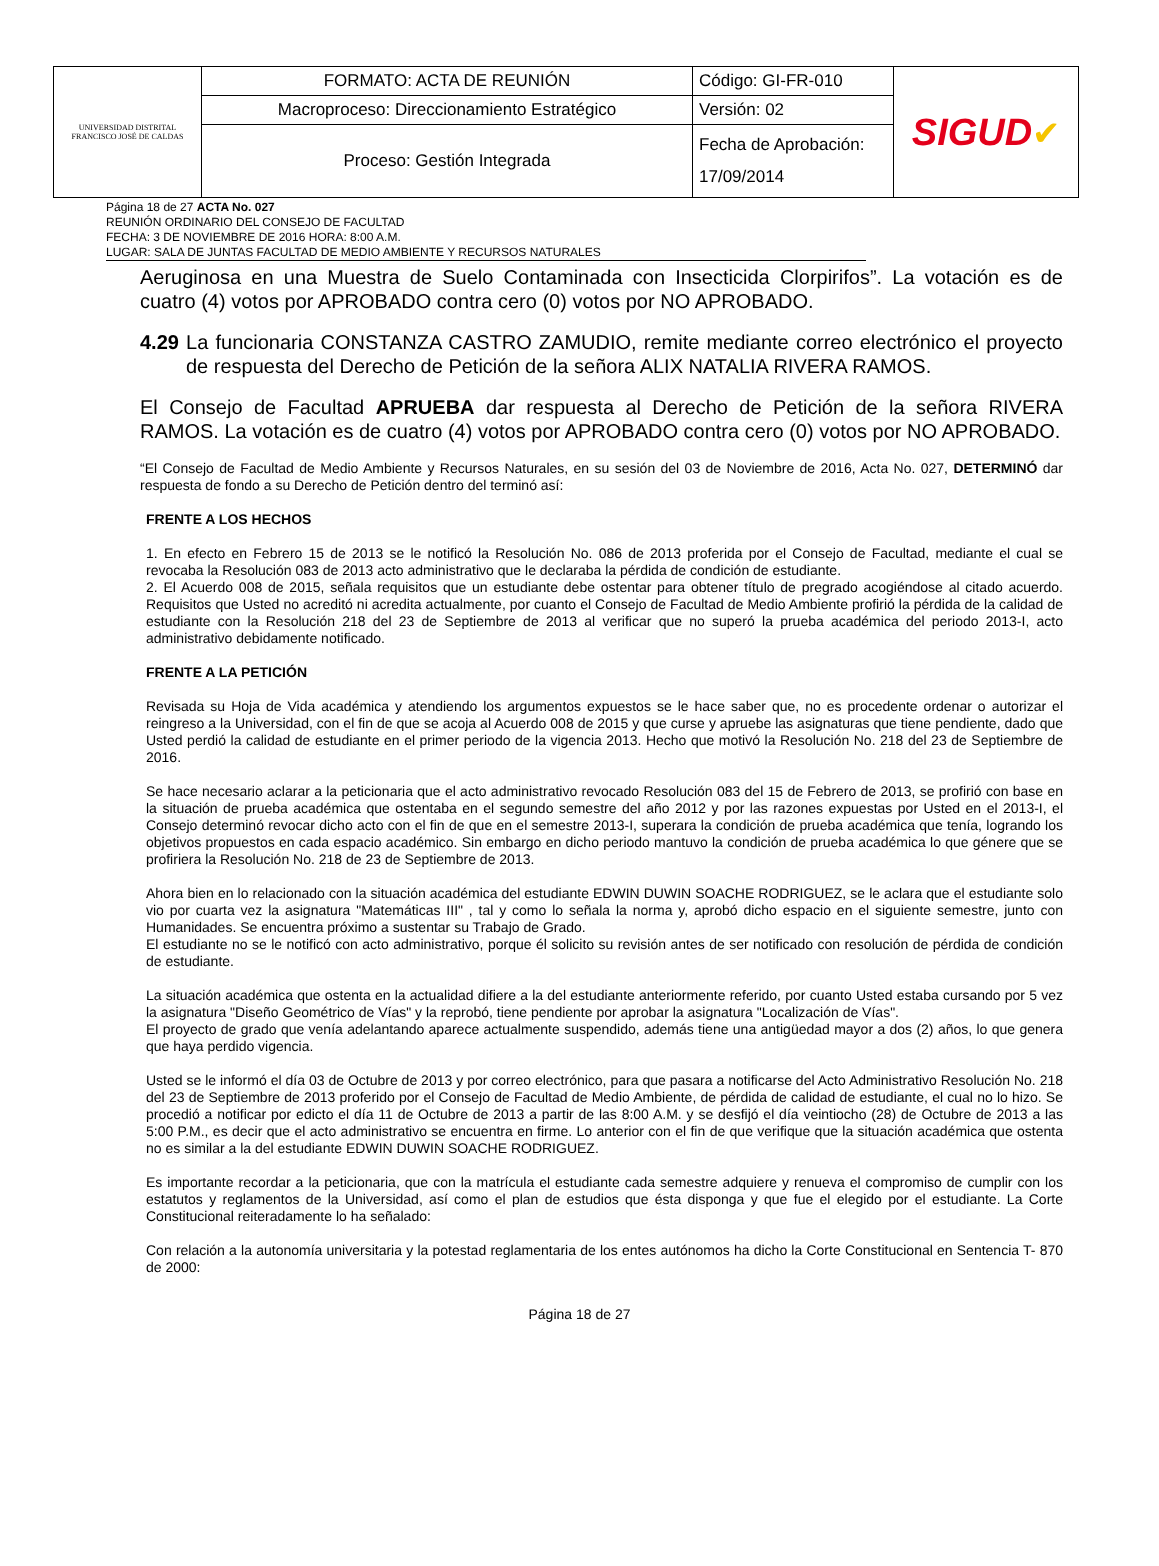| UNIVERSIDAD DISTRITAL FRANCISCO JOSÉ DE CALDAS | FORMATO: ACTA DE REUNIÓN | Código: GI-FR-010 | SIGUD ✔ |
| | Macroproceso: Direccionamiento Estratégico | Versión: 02 | |
| | Proceso: Gestión Integrada | Fecha de Aprobación: 17/09/2014 | |
Página 18 de 27 ACTA No. 027
REUNIÓN ORDINARIO DEL CONSEJO DE FACULTAD
FECHA: 3 DE NOVIEMBRE DE 2016 HORA: 8:00 A.M.
LUGAR: SALA DE JUNTAS FACULTAD DE MEDIO AMBIENTE Y RECURSOS NATURALES
Aeruginosa en una Muestra de Suelo Contaminada con Insecticida Clorpirifos”. La votación es de cuatro (4) votos por APROBADO contra cero (0) votos por NO APROBADO.
4.29 La funcionaria CONSTANZA CASTRO ZAMUDIO, remite mediante correo electrónico el proyecto de respuesta del Derecho de Petición de la señora ALIX NATALIA RIVERA RAMOS.
El Consejo de Facultad APRUEBA dar respuesta al Derecho de Petición de la señora RIVERA RAMOS. La votación es de cuatro (4) votos por APROBADO contra cero (0) votos por NO APROBADO.
“El Consejo de Facultad de Medio Ambiente y Recursos Naturales, en su sesión del 03 de Noviembre de 2016, Acta No. 027, DETERMINÓ dar respuesta de fondo a su Derecho de Petición dentro del terminó así:
FRENTE A LOS HECHOS
1. En efecto en Febrero 15 de 2013 se le notificó la Resolución No. 086 de 2013 proferida por el Consejo de Facultad, mediante el cual se revocaba la Resolución 083 de 2013 acto administrativo que le declaraba la pérdida de condición de estudiante.
2. El Acuerdo 008 de 2015, señala requisitos que un estudiante debe ostentar para obtener título de pregrado acogiéndose al citado acuerdo. Requisitos que Usted no acreditó ni acredita actualmente, por cuanto el Consejo de Facultad de Medio Ambiente profirió la pérdida de la calidad de estudiante con la Resolución 218 del 23 de Septiembre de 2013 al verificar que no superó la prueba académica del periodo 2013-I, acto administrativo debidamente notificado.
FRENTE A LA PETICIÓN
Revisada su Hoja de Vida académica y atendiendo los argumentos expuestos se le hace saber que, no es procedente ordenar o autorizar el reingreso a la Universidad, con el fin de que se acoja al Acuerdo 008 de 2015 y que curse y apruebe las asignaturas que tiene pendiente, dado que Usted perdió la calidad de estudiante en el primer periodo de la vigencia 2013. Hecho que motivó la Resolución No. 218 del 23 de Septiembre de 2016.
Se hace necesario aclarar a la peticionaria que el acto administrativo revocado Resolución 083 del 15 de Febrero de 2013, se profirió con base en la situación de prueba académica que ostentaba en el segundo semestre del año 2012 y por las razones expuestas por Usted en el 2013-I, el Consejo determinó revocar dicho acto con el fin de que en el semestre 2013-I, superara la condición de prueba académica que tenía, logrando los objetivos propuestos en cada espacio académico. Sin embargo en dicho periodo mantuvo la condición de prueba académica lo que génere que se profiriera la Resolución No. 218 de 23 de Septiembre de 2013.
Ahora bien en lo relacionado con la situación académica del estudiante EDWIN DUWIN SOACHE RODRIGUEZ, se le aclara que el estudiante solo vio por cuarta vez la asignatura "Matemáticas III" , tal y como lo señala la norma y, aprobó dicho espacio en el siguiente semestre, junto con Humanidades. Se encuentra próximo a sustentar su Trabajo de Grado.
El estudiante no se le notificó con acto administrativo, porque él solicito su revisión antes de ser notificado con resolución de pérdida de condición de estudiante.
La situación académica que ostenta en la actualidad difiere a la del estudiante anteriormente referido, por cuanto Usted estaba cursando por 5 vez la asignatura "Diseño Geométrico de Vías" y la reprobó, tiene pendiente por aprobar la asignatura "Localización de Vías".
El proyecto de grado que venía adelantando aparece actualmente suspendido, además tiene una antigüedad mayor a dos (2) años, lo que genera que haya perdido vigencia.
Usted se le informó el día 03 de Octubre de 2013 y por correo electrónico, para que pasara a notificarse del Acto Administrativo Resolución No. 218 del 23 de Septiembre de 2013 proferido por el Consejo de Facultad de Medio Ambiente, de pérdida de calidad de estudiante, el cual no lo hizo. Se procedió a notificar por edicto el día 11 de Octubre de 2013 a partir de las 8:00 A.M. y se desfijó el día veintiocho (28) de Octubre de 2013 a las 5:00 P.M., es decir que el acto administrativo se encuentra en firme. Lo anterior con el fin de que verifique que la situación académica que ostenta no es similar a la del estudiante EDWIN DUWIN SOACHE RODRIGUEZ.
Es importante recordar a la peticionaria, que con la matrícula el estudiante cada semestre adquiere y renueva el compromiso de cumplir con los estatutos y reglamentos de la Universidad, así como el plan de estudios que ésta disponga y que fue el elegido por el estudiante. La Corte Constitucional reiteradamente lo ha señalado:
Con relación a la autonomía universitaria y la potestad reglamentaria de los entes autónomos ha dicho la Corte Constitucional en Sentencia T- 870 de 2000:
Página 18 de 27